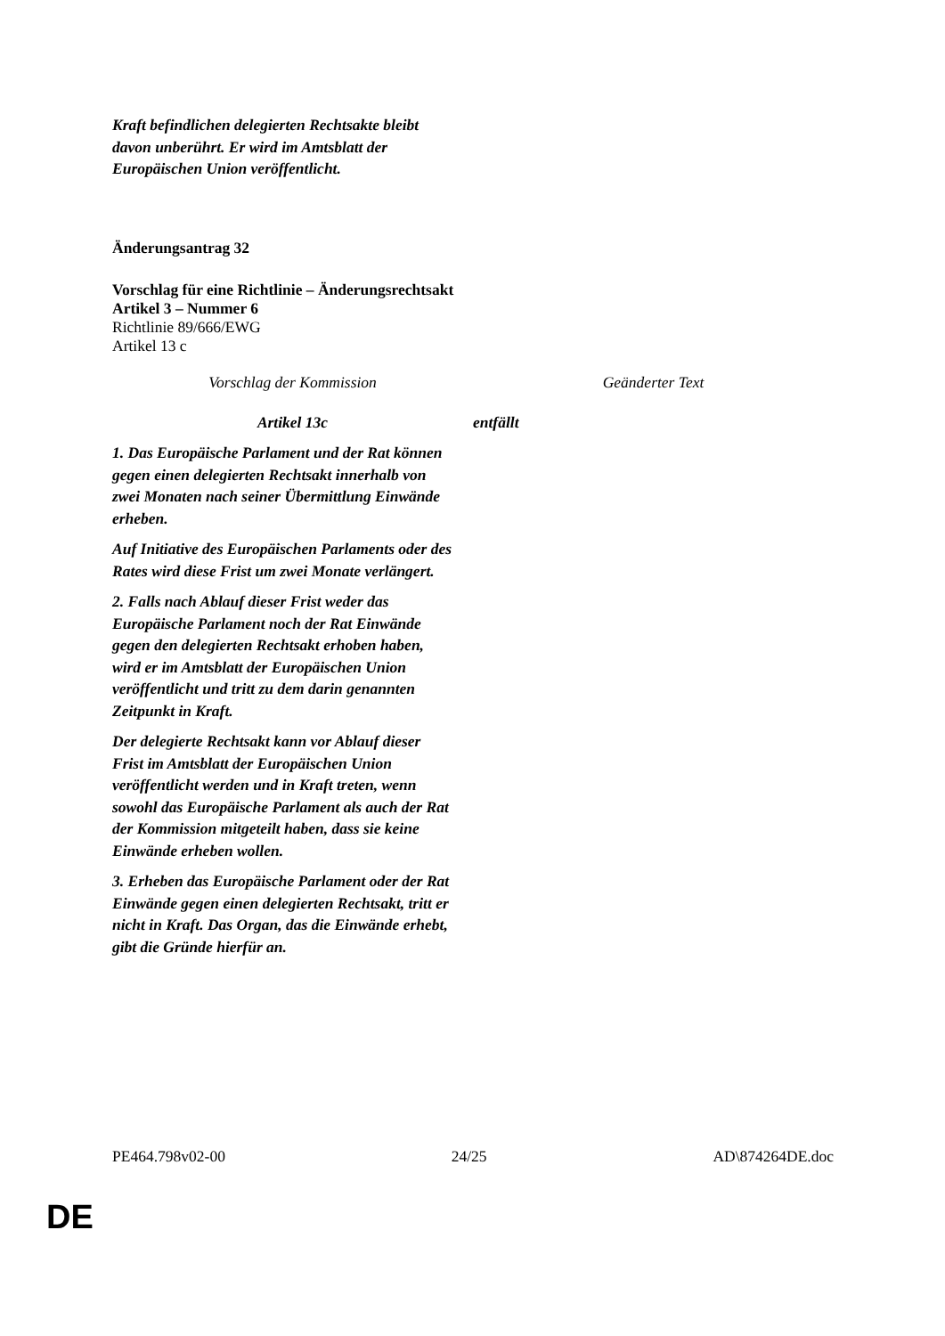Kraft befindlichen delegierten Rechtsakte bleibt davon unberührt. Er wird im Amtsblatt der Europäischen Union veröffentlicht.
Änderungsantrag 32
Vorschlag für eine Richtlinie – Änderungsrechtsakt
Artikel 3 – Nummer 6
Richtlinie 89/666/EWG
Artikel 13 c
| Vorschlag der Kommission | Geänderter Text |
| Artikel 13c | entfällt |
| 1. Das Europäische Parlament und der Rat können gegen einen delegierten Rechtsakt innerhalb von zwei Monaten nach seiner Übermittlung Einwände erheben. Auf Initiative des Europäischen Parlaments oder des Rates wird diese Frist um zwei Monate verlängert. 2. Falls nach Ablauf dieser Frist weder das Europäische Parlament noch der Rat Einwände gegen den delegierten Rechtsakt erhoben haben, wird er im Amtsblatt der Europäischen Union veröffentlicht und tritt zu dem darin genannten Zeitpunkt in Kraft. Der delegierte Rechtsakt kann vor Ablauf dieser Frist im Amtsblatt der Europäischen Union veröffentlicht werden und in Kraft treten, wenn sowohl das Europäische Parlament als auch der Rat der Kommission mitgeteilt haben, dass sie keine Einwände erheben wollen. 3. Erheben das Europäische Parlament oder der Rat Einwände gegen einen delegierten Rechtsakt, tritt er nicht in Kraft. Das Organ, das die Einwände erhebt, gibt die Gründe hierfür an. | |
PE464.798v02-00 24/25 AD\874264DE.doc
DE